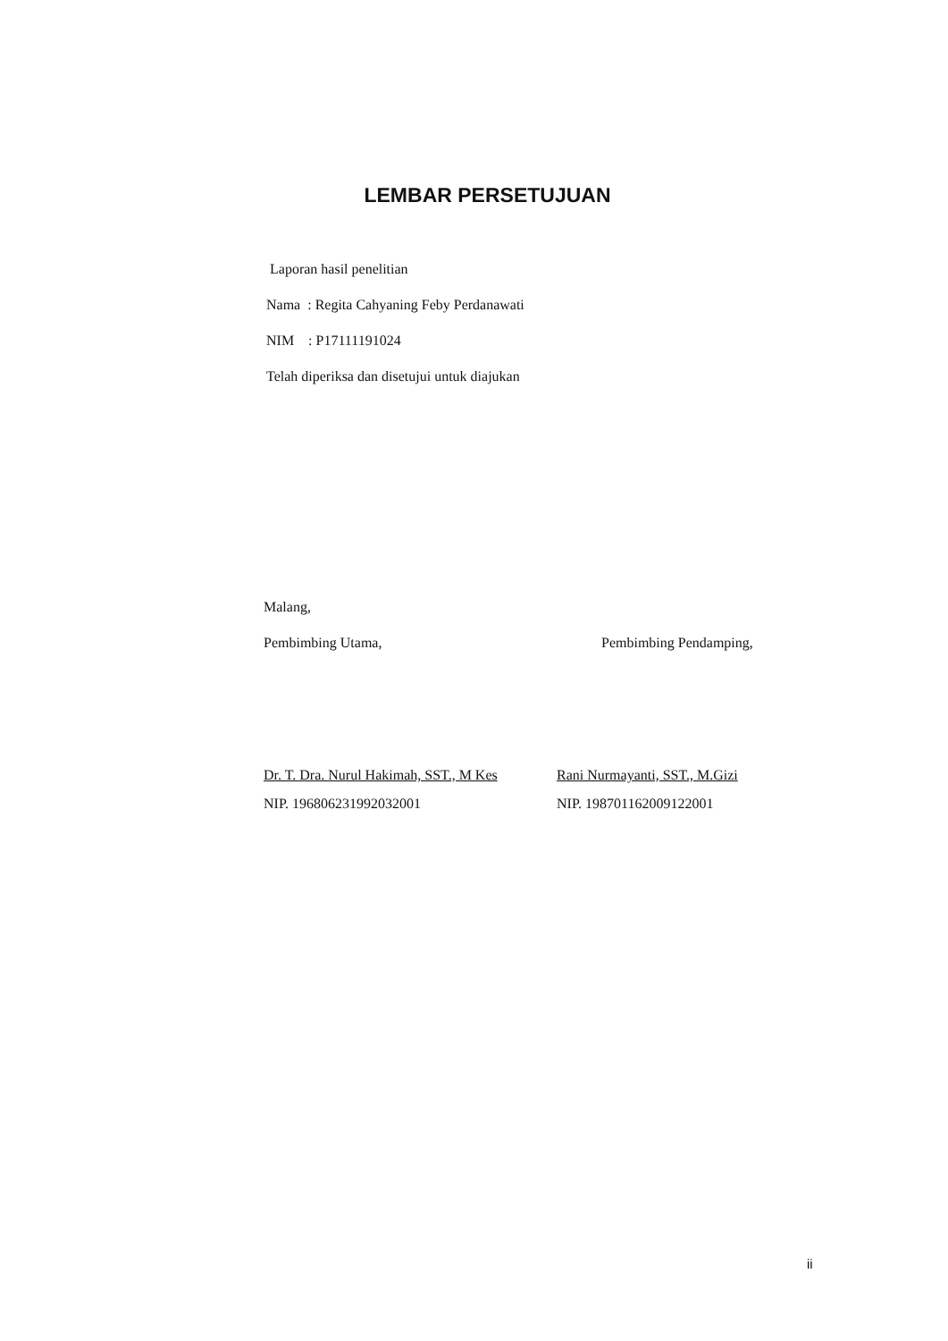LEMBAR PERSETUJUAN
Laporan hasil penelitian
Nama : Regita Cahyaning Feby Perdanawati
NIM : P17111191024
Telah diperiksa dan disetujui untuk diajukan
Malang,
Pembimbing Utama, Pembimbing Pendamping,
Dr. T. Dra. Nurul Hakimah, SST., M Kes
NIP. 196806231992032001
Rani Nurmayanti, SST., M.Gizi
NIP. 198701162009122001
ii